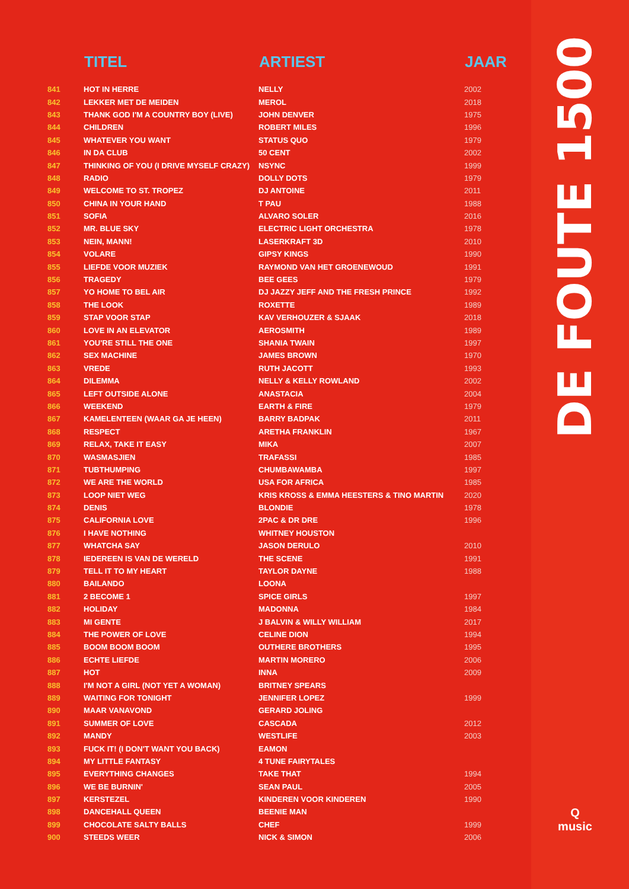DE FOUTE 1500
Q
music
| | TITEL | ARTIEST | JAAR |
| --- | --- | --- | --- |
| 841 | HOT IN HERRE | NELLY | 2002 |
| 842 | LEKKER MET DE MEIDEN | MEROL | 2018 |
| 843 | THANK GOD I'M A COUNTRY BOY (LIVE) | JOHN DENVER | 1975 |
| 844 | CHILDREN | ROBERT MILES | 1996 |
| 845 | WHATEVER YOU WANT | STATUS QUO | 1979 |
| 846 | IN DA CLUB | 50 CENT | 2002 |
| 847 | THINKING OF YOU (I DRIVE MYSELF CRAZY) | NSYNC | 1999 |
| 848 | RADIO | DOLLY DOTS | 1979 |
| 849 | WELCOME TO ST. TROPEZ | DJ ANTOINE | 2011 |
| 850 | CHINA IN YOUR HAND | T PAU | 1988 |
| 851 | SOFIA | ALVARO SOLER | 2016 |
| 852 | MR. BLUE SKY | ELECTRIC LIGHT ORCHESTRA | 1978 |
| 853 | NEIN, MANN! | LASERKRAFT 3D | 2010 |
| 854 | VOLARE | GIPSY KINGS | 1990 |
| 855 | LIEFDE VOOR MUZIEK | RAYMOND VAN HET GROENEWOUD | 1991 |
| 856 | TRAGEDY | BEE GEES | 1979 |
| 857 | YO HOME TO BEL AIR | DJ JAZZY JEFF AND THE FRESH PRINCE | 1992 |
| 858 | THE LOOK | ROXETTE | 1989 |
| 859 | STAP VOOR STAP | KAV VERHOUZER & SJAAK | 2018 |
| 860 | LOVE IN AN ELEVATOR | AEROSMITH | 1989 |
| 861 | YOU'RE STILL THE ONE | SHANIA TWAIN | 1997 |
| 862 | SEX MACHINE | JAMES BROWN | 1970 |
| 863 | VREDE | RUTH JACOTT | 1993 |
| 864 | DILEMMA | NELLY & KELLY ROWLAND | 2002 |
| 865 | LEFT OUTSIDE ALONE | ANASTACIA | 2004 |
| 866 | WEEKEND | EARTH & FIRE | 1979 |
| 867 | KAMELENTEEN (WAAR GA JE HEEN) | BARRY BADPAK | 2011 |
| 868 | RESPECT | ARETHA FRANKLIN | 1967 |
| 869 | RELAX, TAKE IT EASY | MIKA | 2007 |
| 870 | WASMASJIEN | TRAFASSI | 1985 |
| 871 | TUBTHUMPING | CHUMBAWAMBA | 1997 |
| 872 | WE ARE THE WORLD | USA FOR AFRICA | 1985 |
| 873 | LOOP NIET WEG | KRIS KROSS & EMMA HEESTERS & TINO MARTIN | 2020 |
| 874 | DENIS | BLONDIE | 1978 |
| 875 | CALIFORNIA LOVE | 2PAC & DR DRE | 1996 |
| 876 | I HAVE NOTHING | WHITNEY HOUSTON | |
| 877 | WHATCHA SAY | JASON DERULO | 2010 |
| 878 | IEDEREEN IS VAN DE WERELD | THE SCENE | 1991 |
| 879 | TELL IT TO MY HEART | TAYLOR DAYNE | 1988 |
| 880 | BAILANDO | LOONA | |
| 881 | 2 BECOME 1 | SPICE GIRLS | 1997 |
| 882 | HOLIDAY | MADONNA | 1984 |
| 883 | MI GENTE | J BALVIN & WILLY WILLIAM | 2017 |
| 884 | THE POWER OF LOVE | CELINE DION | 1994 |
| 885 | BOOM BOOM BOOM | OUTHERE BROTHERS | 1995 |
| 886 | ECHTE LIEFDE | MARTIN MORERO | 2006 |
| 887 | HOT | INNA | 2009 |
| 888 | I'M NOT A GIRL (NOT YET A WOMAN) | BRITNEY SPEARS | |
| 889 | WAITING FOR TONIGHT | JENNIFER LOPEZ | 1999 |
| 890 | MAAR VANAVOND | GERARD JOLING | |
| 891 | SUMMER OF LOVE | CASCADA | 2012 |
| 892 | MANDY | WESTLIFE | 2003 |
| 893 | FUCK IT! (I DON'T WANT YOU BACK) | EAMON | |
| 894 | MY LITTLE FANTASY | 4 TUNE FAIRYTALES | |
| 895 | EVERYTHING CHANGES | TAKE THAT | 1994 |
| 896 | WE BE BURNIN' | SEAN PAUL | 2005 |
| 897 | KERSTEZEL | KINDEREN VOOR KINDEREN | 1990 |
| 898 | DANCEHALL QUEEN | BEENIE MAN | |
| 899 | CHOCOLATE SALTY BALLS | CHEF | 1999 |
| 900 | STEEDS WEER | NICK & SIMON | 2006 |